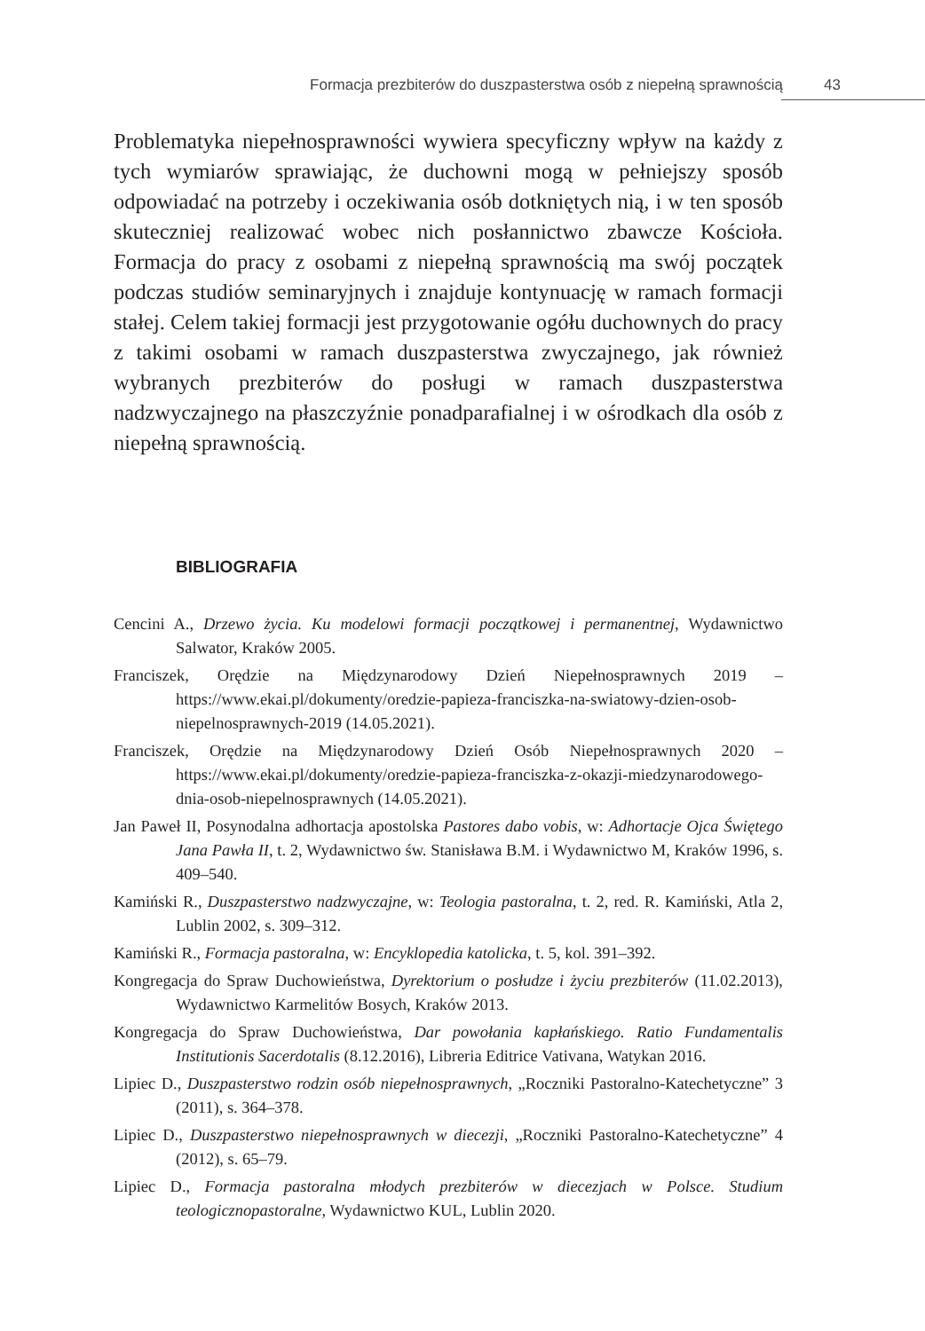Formacja prezbiterów do duszpasterstwa osób z niepełną sprawnością 43
Problematyka niepełnosprawności wywiera specyficzny wpływ na każdy z tych wymiarów sprawiając, że duchowni mogą w pełniejszy sposób odpowiadać na potrzeby i oczekiwania osób dotkniętych nią, i w ten sposób skuteczniej realizować wobec nich posłannictwo zbawcze Kościoła. Formacja do pracy z osobami z niepełną sprawnością ma swój początek podczas studiów seminaryjnych i znajduje kontynuację w ramach formacji stałej. Celem takiej formacji jest przygotowanie ogółu duchownych do pracy z takimi osobami w ramach duszpasterstwa zwyczajnego, jak również wybranych prezbiterów do posługi w ramach duszpasterstwa nadzwyczajnego na płaszczyźnie ponadparafialnej i w ośrodkach dla osób z niepełną sprawnością.
BIBLIOGRAFIA
Cencini A., Drzewo życia. Ku modelowi formacji początkowej i permanentnej, Wydawnictwo Salwator, Kraków 2005.
Franciszek, Orędzie na Międzynarodowy Dzień Niepełnosprawnych 2019 – https://www.ekai.pl/dokumenty/oredzie-papieza-franciszka-na-swiatowy-dzien-osob-niepelnosprawnych-2019 (14.05.2021).
Franciszek, Orędzie na Międzynarodowy Dzień Osób Niepełnosprawnych 2020 – https://www.ekai.pl/dokumenty/oredzie-papieza-franciszka-z-okazji-miedzynarodowego-dnia-osob-niepelnosprawnych (14.05.2021).
Jan Paweł II, Posynodalna adhortacja apostolska Pastores dabo vobis, w: Adhortacje Ojca Świętego Jana Pawła II, t. 2, Wydawnictwo św. Stanisława B.M. i Wydawnictwo M, Kraków 1996, s. 409–540.
Kamiński R., Duszpasterstwo nadzwyczajne, w: Teologia pastoralna, t. 2, red. R. Kamiński, Atla 2, Lublin 2002, s. 309–312.
Kamiński R., Formacja pastoralna, w: Encyklopedia katolicka, t. 5, kol. 391–392.
Kongregacja do Spraw Duchowieństwa, Dyrektorium o posłudze i życiu prezbiterów (11.02.2013), Wydawnictwo Karmelitów Bosych, Kraków 2013.
Kongregacja do Spraw Duchowieństwa, Dar powołania kapłańskiego. Ratio Fundamentalis Institutionis Sacerdotalis (8.12.2016), Libreria Editrice Vativana, Watykan 2016.
Lipiec D., Duszpasterstwo rodzin osób niepełnosprawnych, „Roczniki Pastoralno-Katechetyczne” 3 (2011), s. 364–378.
Lipiec D., Duszpasterstwo niepełnosprawnych w diecezji, „Roczniki Pastoralno-Katechetyczne” 4 (2012), s. 65–79.
Lipiec D., Formacja pastoralna młodych prezbiterów w diecezjach w Polsce. Studium teologicznopastoralne, Wydawnictwo KUL, Lublin 2020.